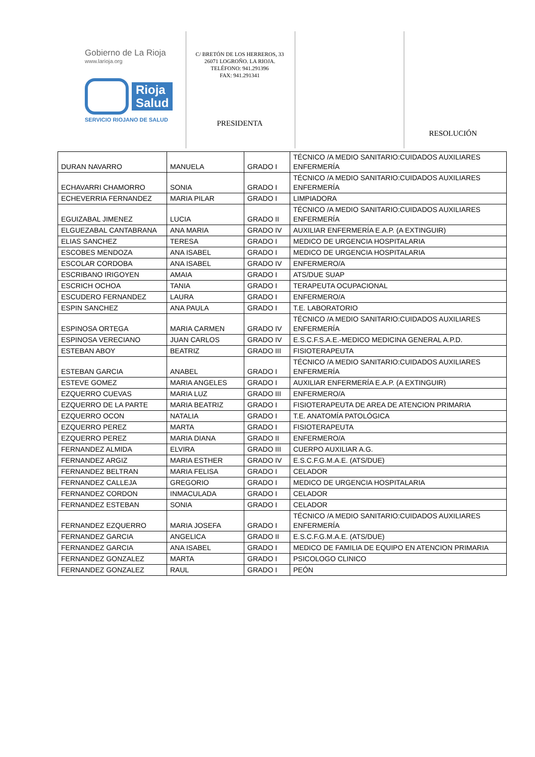Gobierno de La Rioja
www.larioja.org
Rioja
Salud
SERVICIO RIOJANO DE SALUD
C/ BRETÓN DE LOS HERREROS, 33
26071 LOGROÑO. LA RIOJA.
TELÉFONO: 941.291396
FAX: 941.291341
PRESIDENTA
RESOLUCIÓN
| DURAN NAVARRO | MANUELA | GRADO I | TÉCNICO /A MEDIO SANITARIO:CUIDADOS AUXILIARES ENFERMERÍA |
| ECHAVARRI CHAMORRO | SONIA | GRADO I | TÉCNICO /A MEDIO SANITARIO:CUIDADOS AUXILIARES ENFERMERÍA |
| ECHEVERRIA FERNANDEZ | MARIA PILAR | GRADO I | LIMPIADORA |
| EGUIZABAL JIMENEZ | LUCIA | GRADO II | TÉCNICO /A MEDIO SANITARIO:CUIDADOS AUXILIARES ENFERMERÍA |
| ELGUEZABAL CANTABRANA | ANA MARIA | GRADO IV | AUXILIAR ENFERMERÍA E.A.P. (A EXTINGUIR) |
| ELIAS SANCHEZ | TERESA | GRADO I | MEDICO DE URGENCIA HOSPITALARIA |
| ESCOBES MENDOZA | ANA ISABEL | GRADO I | MEDICO DE URGENCIA HOSPITALARIA |
| ESCOLAR CORDOBA | ANA ISABEL | GRADO IV | ENFERMERO/A |
| ESCRIBANO IRIGOYEN | AMAIA | GRADO I | ATS/DUE SUAP |
| ESCRICH OCHOA | TANIA | GRADO I | TERAPEUTA OCUPACIONAL |
| ESCUDERO FERNANDEZ | LAURA | GRADO I | ENFERMERO/A |
| ESPIN SANCHEZ | ANA PAULA | GRADO I | T.E. LABORATORIO |
| ESPINOSA ORTEGA | MARIA CARMEN | GRADO IV | TÉCNICO /A MEDIO SANITARIO:CUIDADOS AUXILIARES ENFERMERÍA |
| ESPINOSA VERECIANO | JUAN CARLOS | GRADO IV | E.S.C.F.S.A.E.-MEDICO MEDICINA GENERAL A.P.D. |
| ESTEBAN ABOY | BEATRIZ | GRADO III | FISIOTERAPEUTA |
| ESTEBAN GARCIA | ANABEL | GRADO I | TÉCNICO /A MEDIO SANITARIO:CUIDADOS AUXILIARES ENFERMERÍA |
| ESTEVE GOMEZ | MARIA ANGELES | GRADO I | AUXILIAR ENFERMERÍA E.A.P. (A EXTINGUIR) |
| EZQUERRO CUEVAS | MARIA LUZ | GRADO III | ENFERMERO/A |
| EZQUERRO DE LA PARTE | MARIA BEATRIZ | GRADO I | FISIOTERAPEUTA DE AREA DE ATENCION PRIMARIA |
| EZQUERRO OCON | NATALIA | GRADO I | T.E. ANATOMÍA PATOLÓGICA |
| EZQUERRO PEREZ | MARTA | GRADO I | FISIOTERAPEUTA |
| EZQUERRO PEREZ | MARIA DIANA | GRADO II | ENFERMERO/A |
| FERNANDEZ ALMIDA | ELVIRA | GRADO III | CUERPO AUXILIAR A.G. |
| FERNANDEZ ARGIZ | MARIA ESTHER | GRADO IV | E.S.C.F.G.M.A.E. (ATS/DUE) |
| FERNANDEZ BELTRAN | MARIA FELISA | GRADO I | CELADOR |
| FERNANDEZ CALLEJA | GREGORIO | GRADO I | MEDICO DE URGENCIA HOSPITALARIA |
| FERNANDEZ CORDON | INMACULADA | GRADO I | CELADOR |
| FERNANDEZ ESTEBAN | SONIA | GRADO I | CELADOR |
| FERNANDEZ EZQUERRO | MARIA JOSEFA | GRADO I | TÉCNICO /A MEDIO SANITARIO:CUIDADOS AUXILIARES ENFERMERÍA |
| FERNANDEZ GARCIA | ANGELICA | GRADO II | E.S.C.F.G.M.A.E. (ATS/DUE) |
| FERNANDEZ GARCIA | ANA ISABEL | GRADO I | MEDICO DE FAMILIA DE EQUIPO EN ATENCION PRIMARIA |
| FERNANDEZ GONZALEZ | MARTA | GRADO I | PSICOLOGO CLINICO |
| FERNANDEZ GONZALEZ | RAUL | GRADO I | PEÓN |